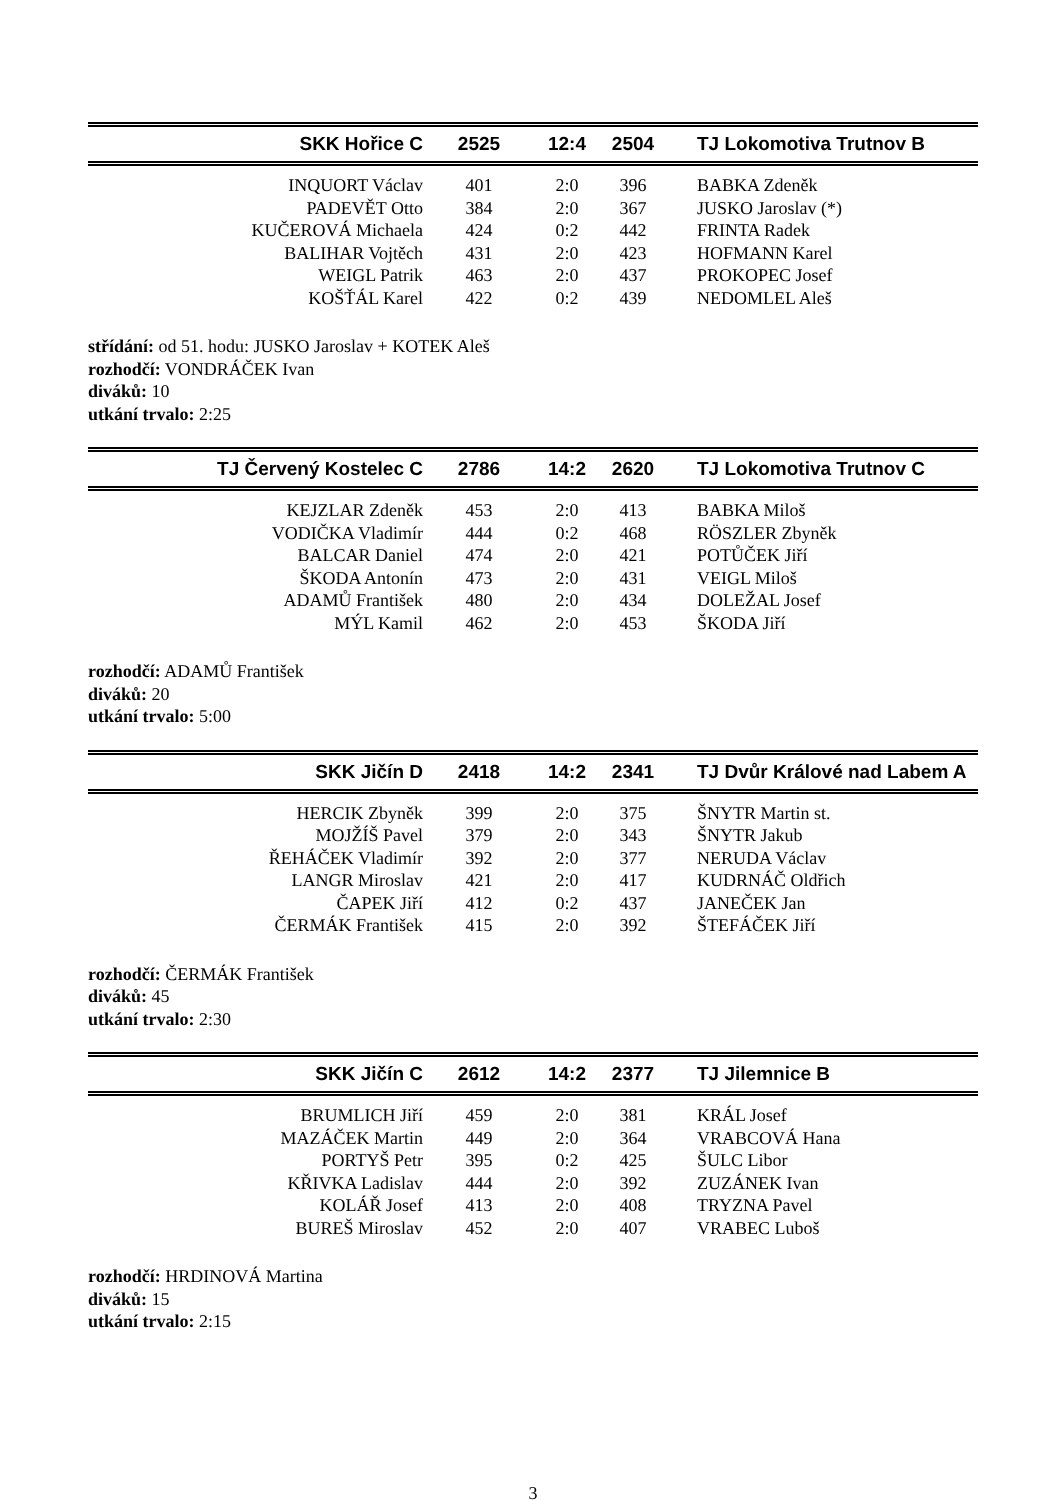| SKK Hořice C | 2525 | 12:4 | 2504 | TJ Lokomotiva Trutnov B |
| --- | --- | --- | --- | --- |
| INQUORT Václav | 401 | 2:0 | 396 | BABKA Zdeněk |
| PADEVĚT Otto | 384 | 2:0 | 367 | JUSKO Jaroslav (*) |
| KUČEROVÁ Michaela | 424 | 0:2 | 442 | FRINTA Radek |
| BALIHAR Vojtěch | 431 | 2:0 | 423 | HOFMANN Karel |
| WEIGL Patrik | 463 | 2:0 | 437 | PROKOPEC Josef |
| KOŠŤÁL Karel | 422 | 0:2 | 439 | NEDOMLEL Aleš |
střídání: od 51. hodu: JUSKO Jaroslav + KOTEK Aleš
rozhodčí: VONDRÁČEK Ivan
diváků: 10
utkání trvalo: 2:25
| TJ Červený Kostelec C | 2786 | 14:2 | 2620 | TJ Lokomotiva Trutnov C |
| --- | --- | --- | --- | --- |
| KEJZLAR Zdeněk | 453 | 2:0 | 413 | BABKA Miloš |
| VODIČKA Vladimír | 444 | 0:2 | 468 | RÖSZLER Zbyněk |
| BALCAR Daniel | 474 | 2:0 | 421 | POTŮČEK Jiří |
| ŠKODA Antonín | 473 | 2:0 | 431 | VEIGL Miloš |
| ADAMŮ František | 480 | 2:0 | 434 | DOLEŽAL Josef |
| MÝL Kamil | 462 | 2:0 | 453 | ŠKODA Jiří |
rozhodčí: ADAMŮ František
diváků: 20
utkání trvalo: 5:00
| SKK Jičín D | 2418 | 14:2 | 2341 | TJ Dvůr Králové nad Labem A |
| --- | --- | --- | --- | --- |
| HERCIK Zbyněk | 399 | 2:0 | 375 | ŠNYTR Martin st. |
| MOJŽÍŠ Pavel | 379 | 2:0 | 343 | ŠNYTR Jakub |
| ŘEHÁČEK Vladimír | 392 | 2:0 | 377 | NERUDA Václav |
| LANGR Miroslav | 421 | 2:0 | 417 | KUDRNÁČ Oldřich |
| ČAPEK Jiří | 412 | 0:2 | 437 | JANEČEK Jan |
| ČERMÁK František | 415 | 2:0 | 392 | ŠTEFÁČEK Jiří |
rozhodčí: ČERMÁK František
diváků: 45
utkání trvalo: 2:30
| SKK Jičín C | 2612 | 14:2 | 2377 | TJ Jilemnice B |
| --- | --- | --- | --- | --- |
| BRUMLICH Jiří | 459 | 2:0 | 381 | KRÁL Josef |
| MAZÁČEK Martin | 449 | 2:0 | 364 | VRABCOVÁ Hana |
| PORTYŠ Petr | 395 | 0:2 | 425 | ŠULC Libor |
| KŘIVKA Ladislav | 444 | 2:0 | 392 | ZUZÁNEK Ivan |
| KOLÁŘ Josef | 413 | 2:0 | 408 | TRYZNA Pavel |
| BUREŠ Miroslav | 452 | 2:0 | 407 | VRABEC Luboš |
rozhodčí: HRDINOVÁ Martina
diváků: 15
utkání trvalo: 2:15
3